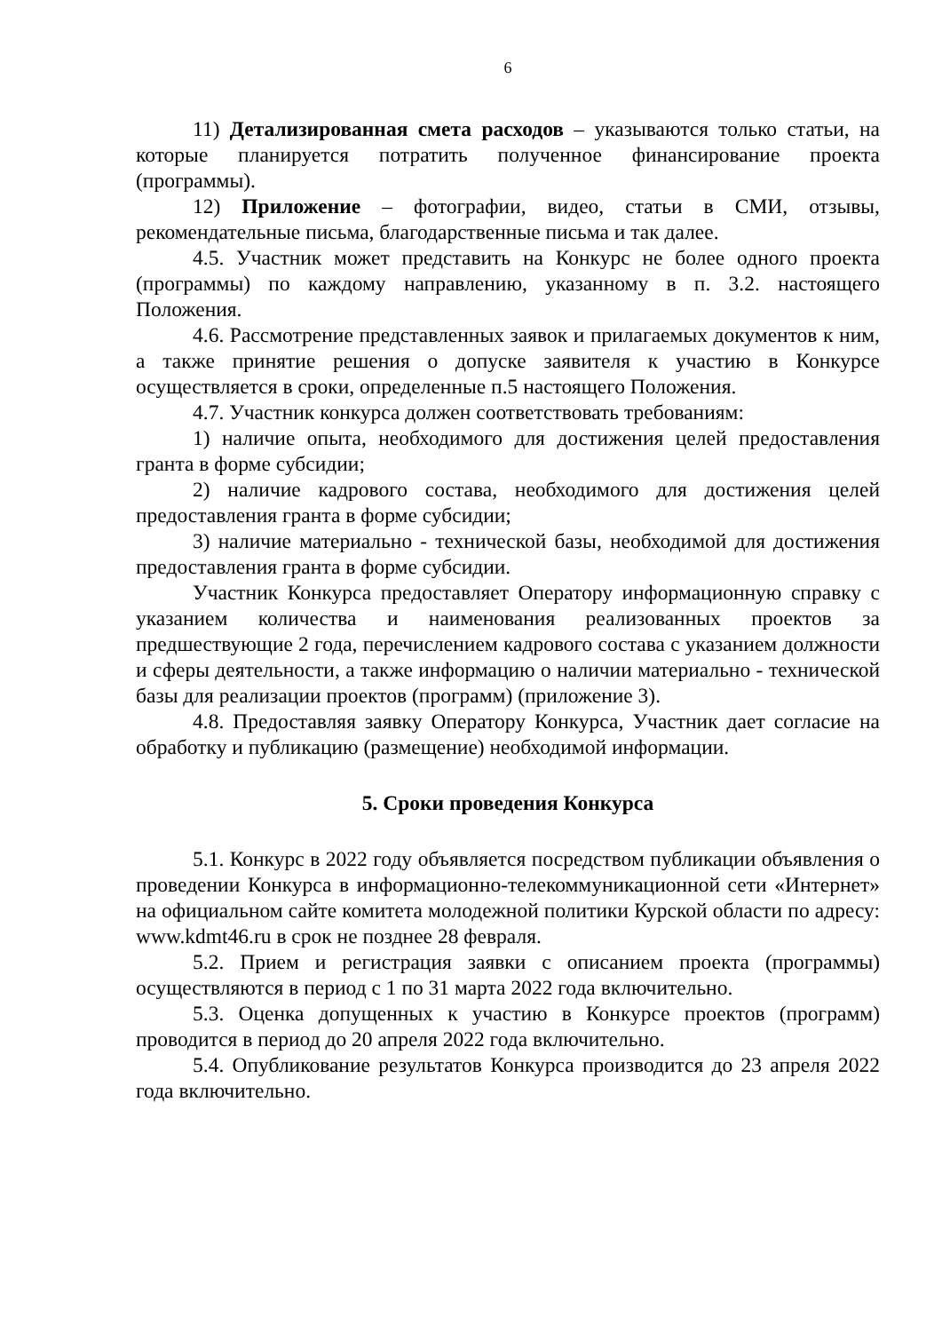6
11) Детализированная смета расходов – указываются только статьи, на которые планируется потратить полученное финансирование проекта (программы).
12) Приложение – фотографии, видео, статьи в СМИ, отзывы, рекомендательные письма, благодарственные письма и так далее.
4.5. Участник может представить на Конкурс не более одного проекта (программы) по каждому направлению, указанному в п. 3.2. настоящего Положения.
4.6. Рассмотрение представленных заявок и прилагаемых документов к ним, а также принятие решения о допуске заявителя к участию в Конкурсе осуществляется в сроки, определенные п.5 настоящего Положения.
4.7. Участник конкурса должен соответствовать требованиям:
1) наличие опыта, необходимого для достижения целей предоставления гранта в форме субсидии;
2) наличие кадрового состава, необходимого для достижения целей предоставления гранта в форме субсидии;
3) наличие материально - технической базы, необходимой для достижения предоставления гранта в форме субсидии.
Участник Конкурса предоставляет Оператору информационную справку с указанием количества и наименования реализованных проектов за предшествующие 2 года, перечислением кадрового состава с указанием должности и сферы деятельности, а также информацию о наличии материально - технической базы для реализации проектов (программ) (приложение 3).
4.8. Предоставляя заявку Оператору Конкурса, Участник дает согласие на обработку и публикацию (размещение) необходимой информации.
5. Сроки проведения Конкурса
5.1. Конкурс в 2022 году объявляется посредством публикации объявления о проведении Конкурса в информационно-телекоммуникационной сети «Интернет» на официальном сайте комитета молодежной политики Курской области по адресу: www.kdmt46.ru в срок не позднее 28 февраля.
5.2. Прием и регистрация заявки с описанием проекта (программы) осуществляются в период с 1 по 31 марта 2022 года включительно.
5.3. Оценка допущенных к участию в Конкурсе проектов (программ) проводится в период до 20 апреля 2022 года включительно.
5.4. Опубликование результатов Конкурса производится до 23 апреля 2022 года включительно.